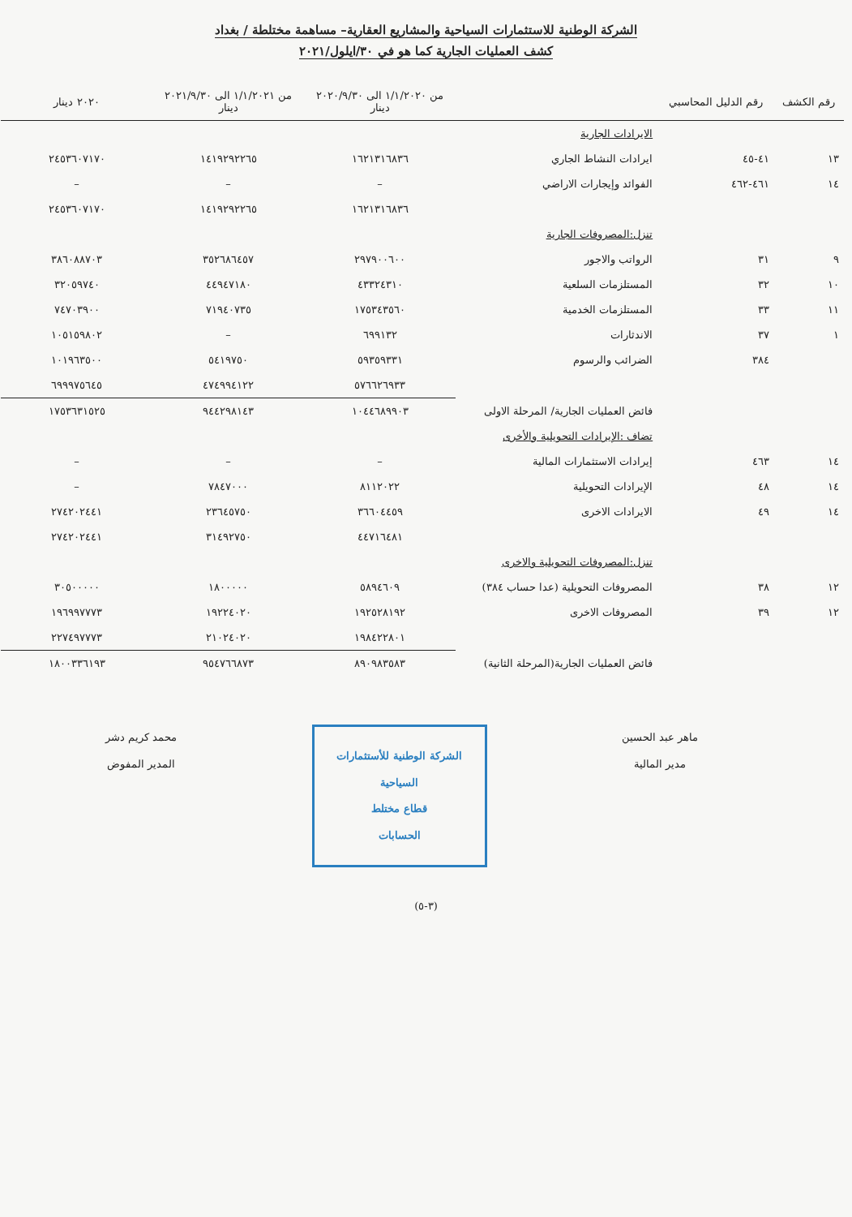الشركة الوطنية للاستثمارات السياحية والمشاريع العقارية– مساهمة مختلطة / بغداد
كشف العمليات الجارية كما هو في ٣٠/ايلول/٢٠٢١
| رقم الكشف | رقم الدليل المحاسبي | | من ١/١/٢٠٢٠ الى ٢٠٢٠/٩/٣٠ دينار | من ١/١/٢٠٢١ الى ٢٠٢١/٩/٣٠ دينار | ٢٠٢٠ دينار |
| --- | --- | --- | --- | --- | --- |
| | | الايرادات الجارية | | | |
| ١٣ | ٤١-٤٥ | ايرادات النشاط الجاري | ١٦٢١٣١٦٨٣٦ | ١٤١٩٢٩٢٢٦٥ | ٢٤٥٣٦٠٧١٧٠ |
| ١٤ | ٤٦١-٤٦٢ | الفوائد وإيجارات الاراضي | – | – | – |
| | | | ١٦٢١٣١٦٨٣٦ | ١٤١٩٢٩٢٢٦٥ | ٢٤٥٣٦٠٧١٧٠ |
| | | تنزل:المصروفات الجارية | | | |
| ٩ | ٣١ | الرواتب والاجور | ٢٩٧٩٠٠٦٠٠ | ٣٥٢٦٨٦٤٥٧ | ٣٨٦٠٨٨٧٠٣ |
| ١٠ | ٣٢ | المستلزمات السلعية | ٤٣٣٢٤٣١٠ | ٤٤٩٤٧١٨٠ | ٣٢٠٥٩٧٤٠ |
| ١١ | ٣٣ | المستلزمات الخدمية | ١٧٥٣٤٣٥٦٠ | ٧١٩٤٠٧٣٥ | ٧٤٧٠٣٩٠٠ |
| ١ | ٣٧ | الاندثارات | ٦٩٩١٣٢ | – | ١٠٥١٥٩٨٠٢ |
| | ٣٨٤ | الضرائب والرسوم | ٥٩٣٥٩٣٣١ | ٥٤١٩٧٥٠ | ١٠١٩٦٣٥٠٠ |
| | | | ٥٧٦٦٢٦٩٣٣ | ٤٧٤٩٩٤١٢٢ | ٦٩٩٩٧٥٦٤٥ |
| | | فائض العمليات الجارية/ المرحلة الاولى | ١٠٤٤٦٨٩٩٠٣ | ٩٤٤٢٩٨١٤٣ | ١٧٥٣٦٣١٥٢٥ |
| | | تضاف :الإيرادات التحويلية والأخرى | | | |
| ١٤ | ٤٦٣ | إيرادات الاستثمارات المالية | – | – | – |
| ١٤ | ٤٨ | الإيرادات التحويلية | ٨١١٢٠٢٢ | ٧٨٤٧٠٠٠ | – |
| ١٤ | ٤٩ | الايرادات الاخرى | ٣٦٦٠٤٤٥٩ | ٢٣٦٤٥٧٥٠ | ٢٧٤٢٠٢٤٤١ |
| | | | ٤٤٧١٦٤٨١ | ٣١٤٩٢٧٥٠ | ٢٧٤٢٠٢٤٤١ |
| | | تنزل:المصروفات التحويلية والاخرى | | | |
| ١٢ | ٣٨ | المصروفات التحويلية (عدا حساب ٣٨٤) | ٥٨٩٤٦٠٩ | ١٨٠٠٠٠٠ | ٣٠٥٠٠٠٠٠ |
| ١٢ | ٣٩ | المصروفات الاخرى | ١٩٢٥٢٨١٩٢ | ١٩٢٢٤٠٢٠ | ١٩٦٩٩٧٧٧٣ |
| | | | ١٩٨٤٢٢٨٠١ | ٢١٠٢٤٠٢٠ | ٢٢٧٤٩٧٧٧٣ |
| | | فائض العمليات الجارية(المرحلة الثانية) | ٨٩٠٩٨٣٥٨٣ | ٩٥٤٧٦٦٨٧٣ | ١٨٠٠٣٣٦١٩٣ |
ماهر عبد الحسين
مدير المالية
الشركة الوطنية للأستثمارات السياحية
قطاع مختلط
الحسابات
محمد كريم دشر
المدير المفوض
(٣-٥)